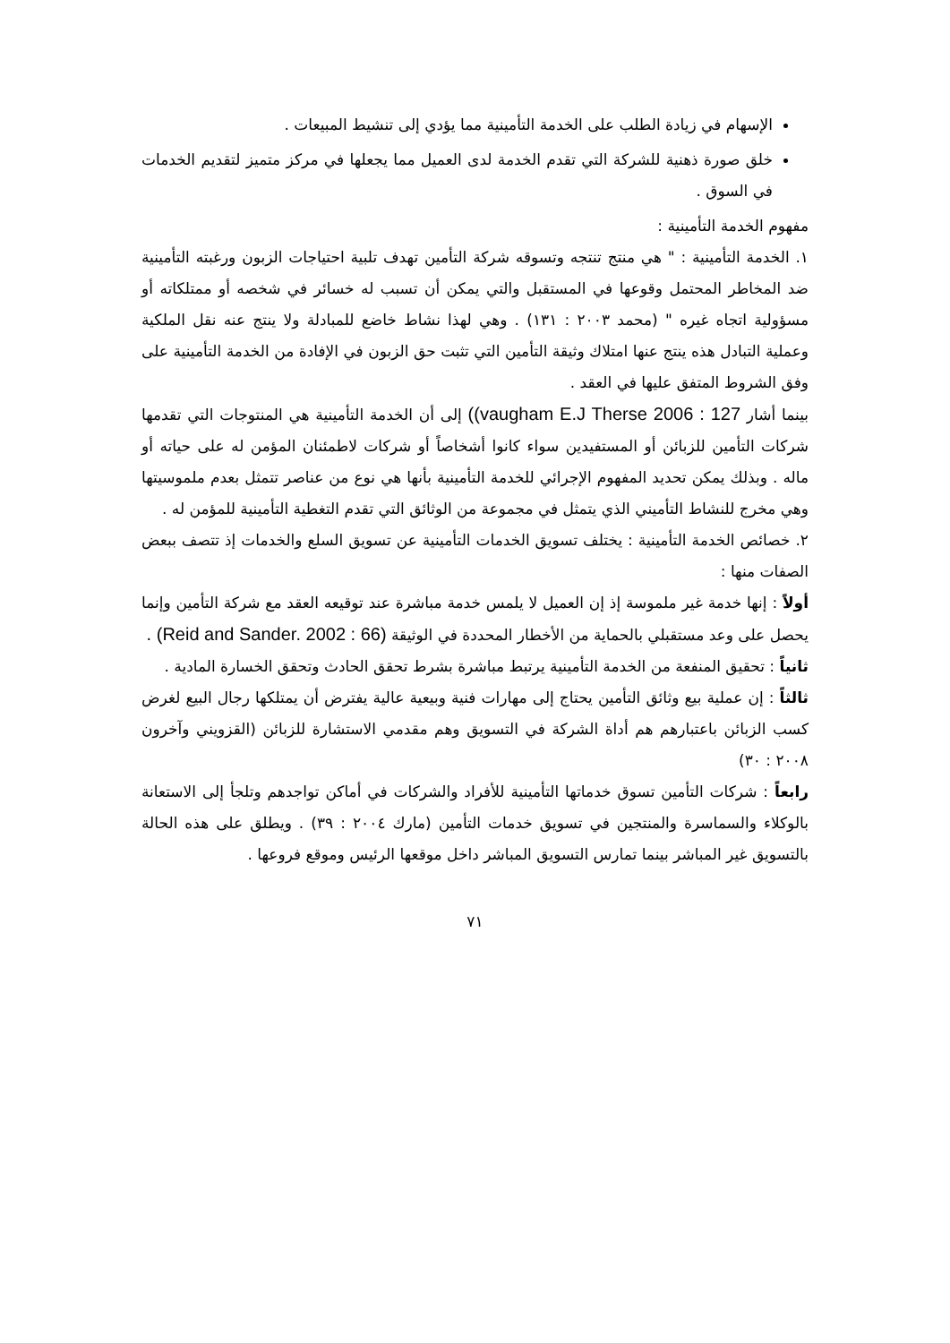الإسهام في زيادة الطلب على الخدمة التأمينية مما يؤدي إلى تنشيط المبيعات .
خلق صورة ذهنية للشركة التي تقدم الخدمة لدى العميل مما يجعلها في مركز متميز لتقديم الخدمات في السوق .
مفهوم الخدمة التأمينية :
١. الخدمة التأمينية : " هي منتج تنتجه وتسوقه شركة التأمين تهدف تلبية احتياجات الزبون ورغبته التأمينية ضد المخاطر المحتمل وقوعها في المستقبل والتي يمكن أن تسبب له خسائر في شخصه أو ممتلكاته أو مسؤولية اتجاه غيره " (محمد ٢٠٠٣ : ١٣١) . وهي لهذا نشاط خاضع للمبادلة ولا ينتج عنه نقل الملكية وعملية التبادل هذه ينتج عنها امتلاك وثيقة التأمين التي تثبت حق الزبون في الإفادة من الخدمة التأمينية على وفق الشروط المتفق عليها في العقد .
بينما أشار 127 : vaugham E.J Therse 2006)) إلى أن الخدمة التأمينية هي المنتوجات التي تقدمها شركات التأمين للزبائن أو المستفيدين سواء كانوا أشخاصاً أو شركات لاطمئنان المؤمن له على حياته أو ماله . وبذلك يمكن تحديد المفهوم الإجرائي للخدمة التأمينية بأنها هي نوع من عناصر تتمثل بعدم ملموسيتها وهي مخرج للنشاط التأميني الذي يتمثل في مجموعة من الوثائق التي تقدم التغطية التأمينية للمؤمن له .
٢. خصائص الخدمة التأمينية : يختلف تسويق الخدمات التأمينية عن تسويق السلع والخدمات إذ تتصف ببعض الصفات منها :
أولاً : إنها خدمة غير ملموسة إذ إن العميل لا يلمس خدمة مباشرة عند توقيعه العقد مع شركة التأمين وإنما يحصل على وعد مستقبلي بالحماية من الأخطار المحددة في الوثيقة (Reid and Sander. 2002 : 66) .
ثانياً : تحقيق المنفعة من الخدمة التأمينية يرتبط مباشرة بشرط تحقق الحادث وتحقق الخسارة المادية .
ثالثاً : إن عملية بيع وثائق التأمين يحتاج إلى مهارات فنية وبيعية عالية يفترض أن يمتلكها رجال البيع لغرض كسب الزبائن باعتبارهم هم أداة الشركة في التسويق وهم مقدمي الاستشارة للزبائن (القزويني وآخرون ٢٠٠٨ : ٣٠)
رابعاً : شركات التأمين تسوق خدماتها التأمينية للأفراد والشركات في أماكن تواجدهم وتلجأ إلى الاستعانة بالوكلاء والسماسرة والمنتجين في تسويق خدمات التأمين (مارك ٢٠٠٤ : ٣٩) . ويطلق على هذه الحالة بالتسويق غير المباشر بينما تمارس التسويق المباشر داخل موقعها الرئيس وموقع فروعها .
٧١